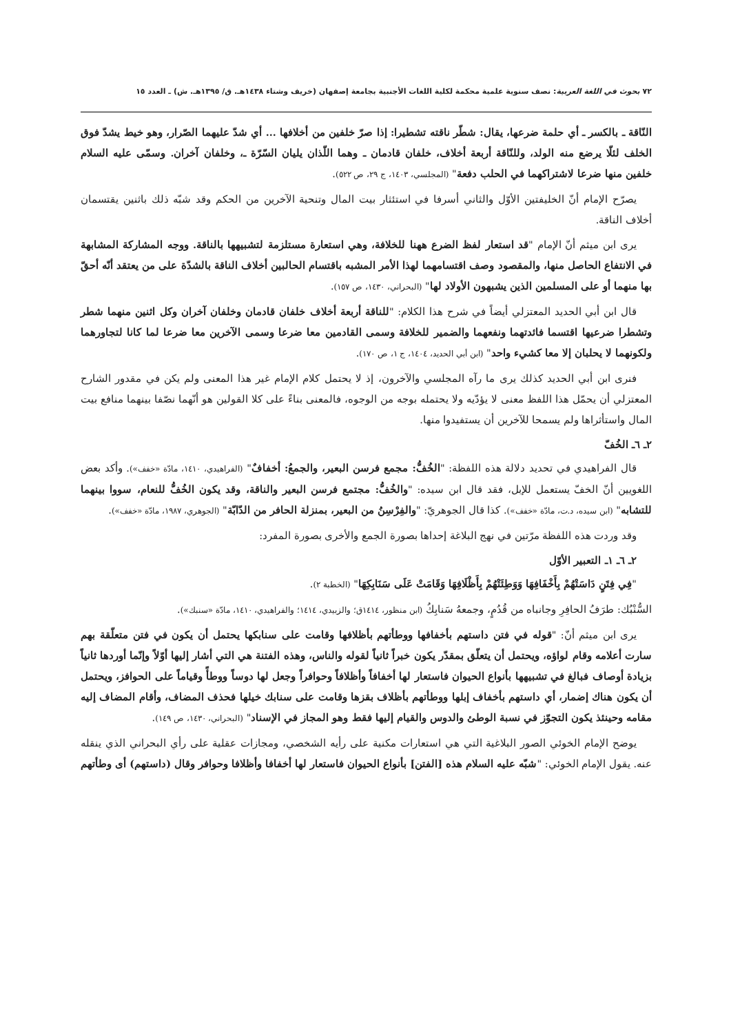٧٢ بحوث في اللغة العربية: نصف سنوية علمية محكمة لكلية اللغات الأجنبية بجامعة إصفهان (خريف وشتاء ١٤٣٨هـ. ق/ ١٣٩٥هـ. ش) ـ العدد ١٥
النّاقة ـ بالكسر ـ أي حلمة ضرعها، يقال: شطّر ناقته تشطيرا: إذا صرّ خلفين من أخلافها ... أي شدّ عليهما الصّرار، وهو خيط يشدّ فوق الخلف لئلّا يرضع منه الولد، وللنّاقة أربعة أخلاف، خلفان قادمان ـ وهما اللّذان يليان السّرّة ـ، وخلفان آخران. وسمّى عليه السلام خلفين منها ضرعا لاشتراكهما في الحلب دفعة" (المجلسي، ١٤٠٣، ج ٢٩، ص ٥٢٢).
يصرّح الإمام أنّ الخليفتين الأوّل والثاني أسرفا في استئثار بيت المال وتنحية الآخرين من الحكم وقد شبّه ذلك باثنين يقتسمان أخلاف الناقة.
يرى ابن ميثم أنّ الإمام "قد استعار لفظ الضرع ههنا للخلافة، وهي استعارة مستلزمة لتشبيهها بالناقة. ووجه المشاركة المشابهة في الانتفاع الحاصل منها، والمقصود وصف اقتسامهما لهذا الأمر المشبه باقتسام الحالبين أخلاف الناقة بالشدّة على من يعتقد أنّه أحقّ بها منهما أو على المسلمين الذين يشبهون الأولاد لها" (البحراني، ١٤٣٠، ص ١٥٧).
قال ابن أبي الحديد المعتزلي أيضاً في شرح هذا الكلام: "للناقة أربعة أخلاف خلفان قادمان وخلفان آخران وكل اثنين منهما شطر وتشطرا ضرعيها اقتسما فائدتهما ونفعهما والضمير للخلافة وسمى القادمين معا ضرعا وسمى الآخرين معا ضرعا لما كانا لتجاورهما ولكونهما لا يحلبان إلا معا كشيء واحد" (ابن أبي الحديد، ١٤٠٤، ج ١، ص ١٧٠).
فنرى ابن أبي الحديد كذلك يرى ما رآه المجلسي والآخرون، إذ لا يحتمل كلام الإمام غير هذا المعنى ولم يكن في مقدور الشارح المعتزلي أن يحمّل هذا اللفظ معنى لا يؤدّيه ولا يحتمله بوجه من الوجوه، فالمعنى بناءً على كلا القولين هو أنّهما نصّفا بينهما منافع بيت المال واستأثراها ولم يسمحا للآخرين أن يستفيدوا منها.
٢ـ ٦ـ الخُفّ
قال الفراهيدي في تحديد دلالة هذه اللفظة: "الخُفُّ: مجمع فرسن البعير، والجمعُ: أخفافٌ" (الفراهيدي، ١٤١٠، مادّة «خفف»). وأكد بعض اللغويين أنّ الخفّ يستعمل للإبل، فقد قال ابن سيده: "والخُفُّ: مجتمع فرسن البعير والناقة، وقد يكون الخُفُّ للنعام، سووا بينهما للتشابه" (ابن سيده، د.ت، مادّة «خفف»). كذا قال الجوهريّ: "والفِرْسِنُ من البعير، بمنزلة الحافر من الدّابّة" (الجوهري، ١٩٨٧، مادّة «خفف»).
وقد وردت هذه اللفظة مرّتين في نهج البلاغة إحداها بصورة الجمع والأخرى بصورة المفرد:
٢ـ ٦ـ ١ـ التعبير الأوّل
"فِي فِتَنٍ دَاسَتْهُمْ بِأَخْفَافِهَا وَوَطِئَتْهُمْ بِأَظْلَافِهَا وَقَامَتْ عَلَى سَنَابِكِهَا" (الخطبة ٢).
السُّنْبُك: طرَفُ الحافِرِ وجانباه من قُدُمٍ، وجمعهُ سَنابِكُ (ابن منظور، ١٤١٤ق؛ والزبيدي، ١٤١٤؛ والفراهيدي، ١٤١٠، مادّة «سنبك»).
يرى ابن ميثم أنّ: "قوله في فتن داستهم بأخفافها ووطأتهم بأظلافها وقامت على سنابكها يحتمل أن يكون في فتن متعلّقة بهم سارت أعلامه وقام لواؤه، ويحتمل أن يتعلّق بمقدّر يكون خبراً ثانياً لقوله والناس، وهذه الفتنة هي التي أشار إليها أوّلاً وإنّما أوردها ثانياً بزيادة أوصاف فبالغ في تشبيهها بأنواع الحيوان فاستعار لها أخفافاً وأظلافاً وحوافراً وجعل لها دوساً ووطأً وقياماً على الحوافز، ويحتمل أن يكون هناك إضمار، أي داستهم بأخفاف إبلها ووطأتهم بأظلاف بقزها وقامت على سنابك خيلها فحذف المضاف، وأقام المضاف إليه مقامه وحينئذ يكون التجوّز في نسبة الوطئ والدوس والقيام إليها فقط وهو المجاز في الإسناد" (البحراني، ١٤٣٠، ص ١٤٩).
يوضح الإمام الخوئي الصور البلاغية التي هي استعارات مكنية على رأيه الشخصي، ومجازات عقلية على رأي البحراني الذي ينقله عنه. يقول الإمام الخوئي: "شبّه عليه السلام هذه [الفتن] بأنواع الحيوان فاستعار لها أخفافا وأظلافا وحوافر وقال (داستهم) أى وطأتهم